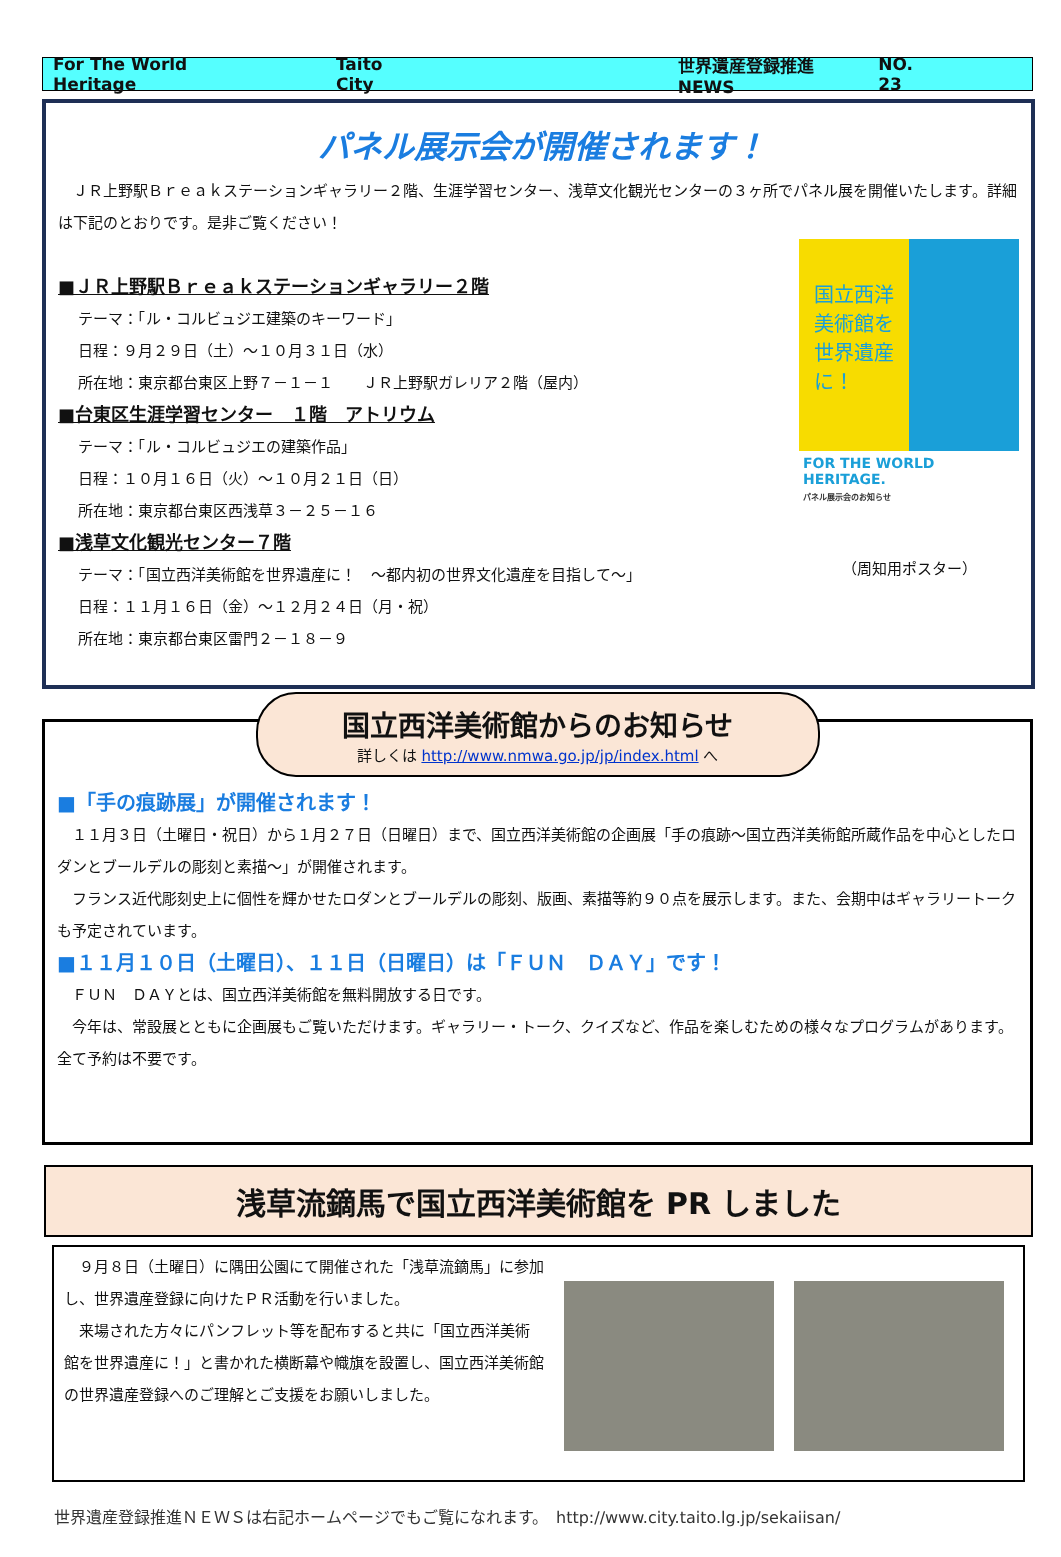For The World Heritage Taito City 世界遺産登録推進 NEWS NO. 23
パネル展示会が開催されます！
　ＪＲ上野駅Ｂｒｅａｋステーションギャラリー２階、生涯学習センター、浅草文化観光センターの３ヶ所でパネル展を開催いたします。詳細は下記のとおりです。是非ご覧ください！
国立西洋
美術館を
世界遺産
に！
FOR THE WORLD HERITAGE.
パネル展示会のお知らせ
（周知用ポスター）
■ＪＲ上野駅Ｂｒｅａｋステーションギャラリー２階
テーマ：「ル・コルビュジエ建築のキーワード」
日程：９月２９日（土）～１０月３１日（水）
所在地：東京都台東区上野７－１－１　　ＪＲ上野駅ガレリア２階（屋内）
■台東区生涯学習センター　１階　アトリウム
テーマ：「ル・コルビュジエの建築作品」
日程：１０月１６日（火）～１０月２１日（日）
所在地：東京都台東区西浅草３－２５－１６
■浅草文化観光センター７階
テーマ：「国立西洋美術館を世界遺産に！　～都内初の世界文化遺産を目指して～」
日程：１１月１６日（金）～１２月２４日（月・祝）
所在地：東京都台東区雷門２－１８－９
国立西洋美術館からのお知らせ
詳しくは http://www.nmwa.go.jp/jp/index.html へ
■「手の痕跡展」が開催されます！
　１１月３日（土曜日・祝日）から１月２７日（日曜日）まで、国立西洋美術館の企画展「手の痕跡～国立西洋美術館所蔵作品を中心としたロダンとブールデルの彫刻と素描～」が開催されます。
　フランス近代彫刻史上に個性を輝かせたロダンとブールデルの彫刻、版画、素描等約９０点を展示します。また、会期中はギャラリートークも予定されています。
■１１月１０日（土曜日）、１１日（日曜日）は「ＦＵＮ　ＤＡＹ」です！
　ＦＵＮ　ＤＡＹとは、国立西洋美術館を無料開放する日です。
　今年は、常設展とともに企画展もご覧いただけます。ギャラリー・トーク、クイズなど、作品を楽しむための様々なプログラムがあります。全て予約は不要です。
浅草流鏑馬で国立西洋美術館を PR しました
　９月８日（土曜日）に隅田公園にて開催された「浅草流鏑馬」に参加し、世界遺産登録に向けたＰＲ活動を行いました。
　来場された方々にパンフレット等を配布すると共に「国立西洋美術館を世界遺産に！」と書かれた横断幕や幟旗を設置し、国立西洋美術館の世界遺産登録へのご理解とご支援をお願いしました。
世界遺産登録推進ＮＥＷＳは右記ホームページでもご覧になれます。　http://www.city.taito.lg.jp/sekaiisan/